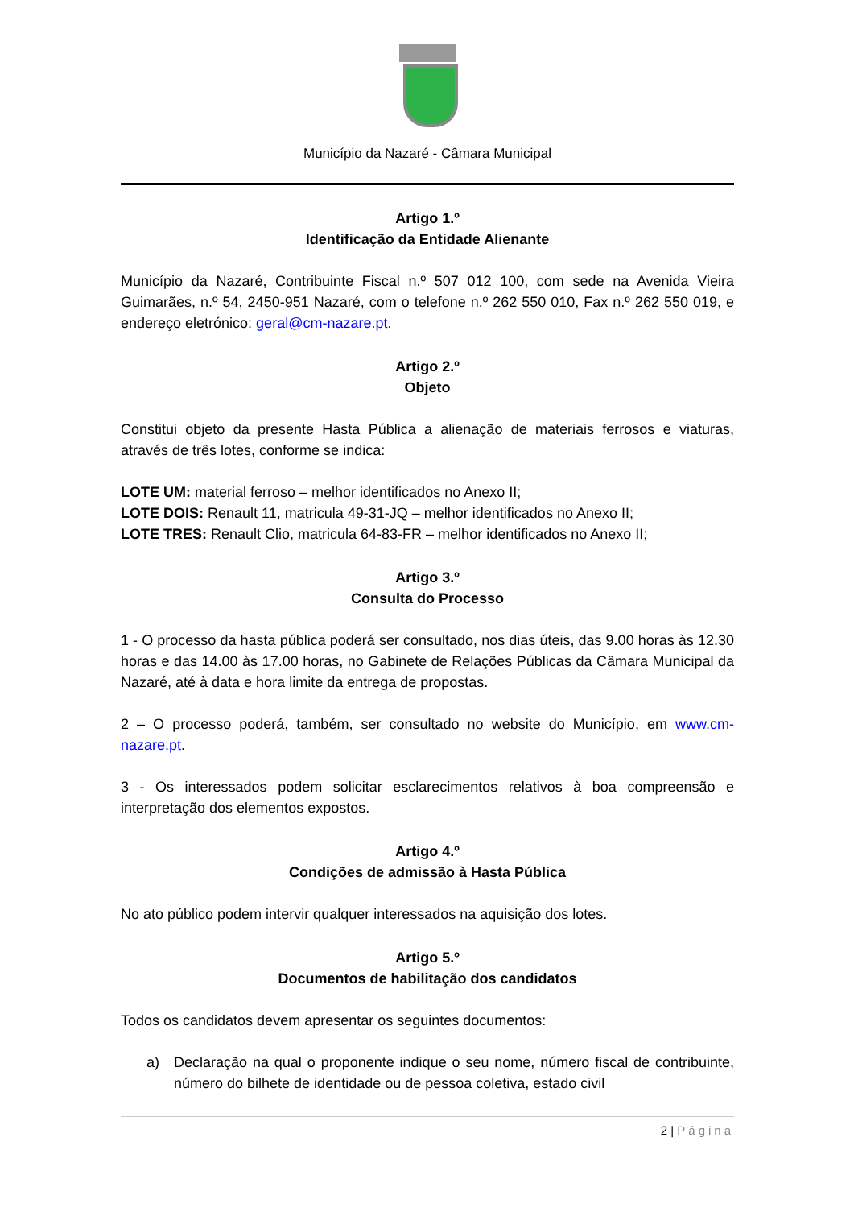Município da Nazaré - Câmara Municipal
Artigo 1.º
Identificação da Entidade Alienante
Município da Nazaré, Contribuinte Fiscal n.º 507 012 100, com sede na Avenida Vieira Guimarães, n.º 54, 2450-951 Nazaré, com o telefone n.º 262 550 010, Fax n.º 262 550 019, e endereço eletrónico: geral@cm-nazare.pt.
Artigo 2.º
Objeto
Constitui objeto da presente Hasta Pública a alienação de materiais ferrosos e viaturas, através de três lotes, conforme se indica:
LOTE UM: material ferroso – melhor identificados no Anexo II;
LOTE DOIS: Renault 11, matricula 49-31-JQ – melhor identificados no Anexo II;
LOTE TRES: Renault Clio, matricula 64-83-FR – melhor identificados no Anexo II;
Artigo 3.º
Consulta do Processo
1 - O processo da hasta pública poderá ser consultado, nos dias úteis, das 9.00 horas às 12.30 horas e das 14.00 às 17.00 horas, no Gabinete de Relações Públicas da Câmara Municipal da Nazaré, até à data e hora limite da entrega de propostas.
2 – O processo poderá, também, ser consultado no website do Município, em www.cm-nazare.pt.
3 - Os interessados podem solicitar esclarecimentos relativos à boa compreensão e interpretação dos elementos expostos.
Artigo 4.º
Condições de admissão à Hasta Pública
No ato público podem intervir qualquer interessados na aquisição dos lotes.
Artigo 5.º
Documentos de habilitação dos candidatos
Todos os candidatos devem apresentar os seguintes documentos:
a) Declaração na qual o proponente indique o seu nome, número fiscal de contribuinte, número do bilhete de identidade ou de pessoa coletiva, estado civil
2 | Página